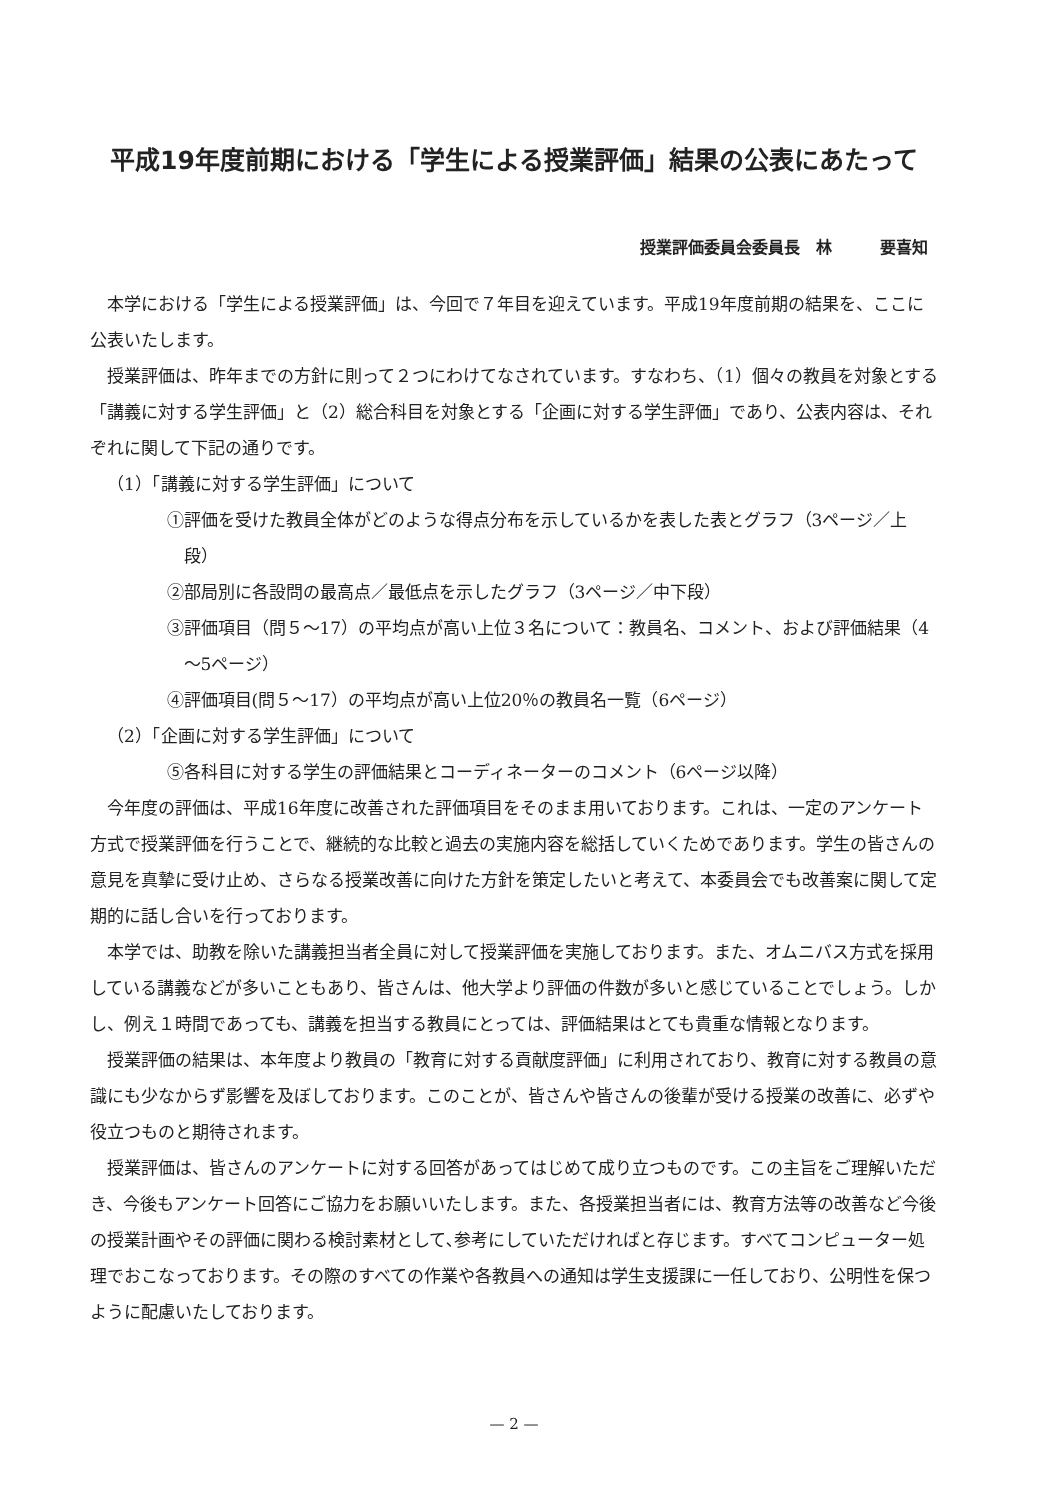平成19年度前期における「学生による授業評価」結果の公表にあたって
授業評価委員会委員長　林　　　要喜知
本学における「学生による授業評価」は、今回で７年目を迎えています。平成19年度前期の結果を、ここに公表いたします。
授業評価は、昨年までの方針に則って２つにわけてなされています。すなわち、（1）個々の教員を対象とする「講義に対する学生評価」と（2）総合科目を対象とする「企画に対する学生評価」であり、公表内容は、それぞれに関して下記の通りです。
（1）「講義に対する学生評価」について
①評価を受けた教員全体がどのような得点分布を示しているかを表した表とグラフ（3ページ／上段）
②部局別に各設問の最高点／最低点を示したグラフ（3ページ／中下段）
③評価項目（問５～17）の平均点が高い上位３名について：教員名、コメント、および評価結果（4～5ページ）
④評価項目(問５～17）の平均点が高い上位20％の教員名一覧（6ページ）
（2）「企画に対する学生評価」について
⑤各科目に対する学生の評価結果とコーディネーターのコメント（6ページ以降）
今年度の評価は、平成16年度に改善された評価項目をそのまま用いております。これは、一定のアンケート方式で授業評価を行うことで、継続的な比較と過去の実施内容を総括していくためであります。学生の皆さんの意見を真摯に受け止め、さらなる授業改善に向けた方針を策定したいと考えて、本委員会でも改善案に関して定期的に話し合いを行っております。
本学では、助教を除いた講義担当者全員に対して授業評価を実施しております。また、オムニバス方式を採用している講義などが多いこともあり、皆さんは、他大学より評価の件数が多いと感じていることでしょう。しかし、例え１時間であっても、講義を担当する教員にとっては、評価結果はとても貴重な情報となります。
授業評価の結果は、本年度より教員の「教育に対する貢献度評価」に利用されており、教育に対する教員の意識にも少なからず影響を及ぼしております。このことが、皆さんや皆さんの後輩が受ける授業の改善に、必ずや役立つものと期待されます。
授業評価は、皆さんのアンケートに対する回答があってはじめて成り立つものです。この主旨をご理解いただき、今後もアンケート回答にご協力をお願いいたします。また、各授業担当者には、教育方法等の改善など今後の授業計画やその評価に関わる検討素材として､参考にしていただければと存じます。すべてコンピューター処理でおこなっております。その際のすべての作業や各教員への通知は学生支援課に一任しており、公明性を保つように配慮いたしております。
— 2 —